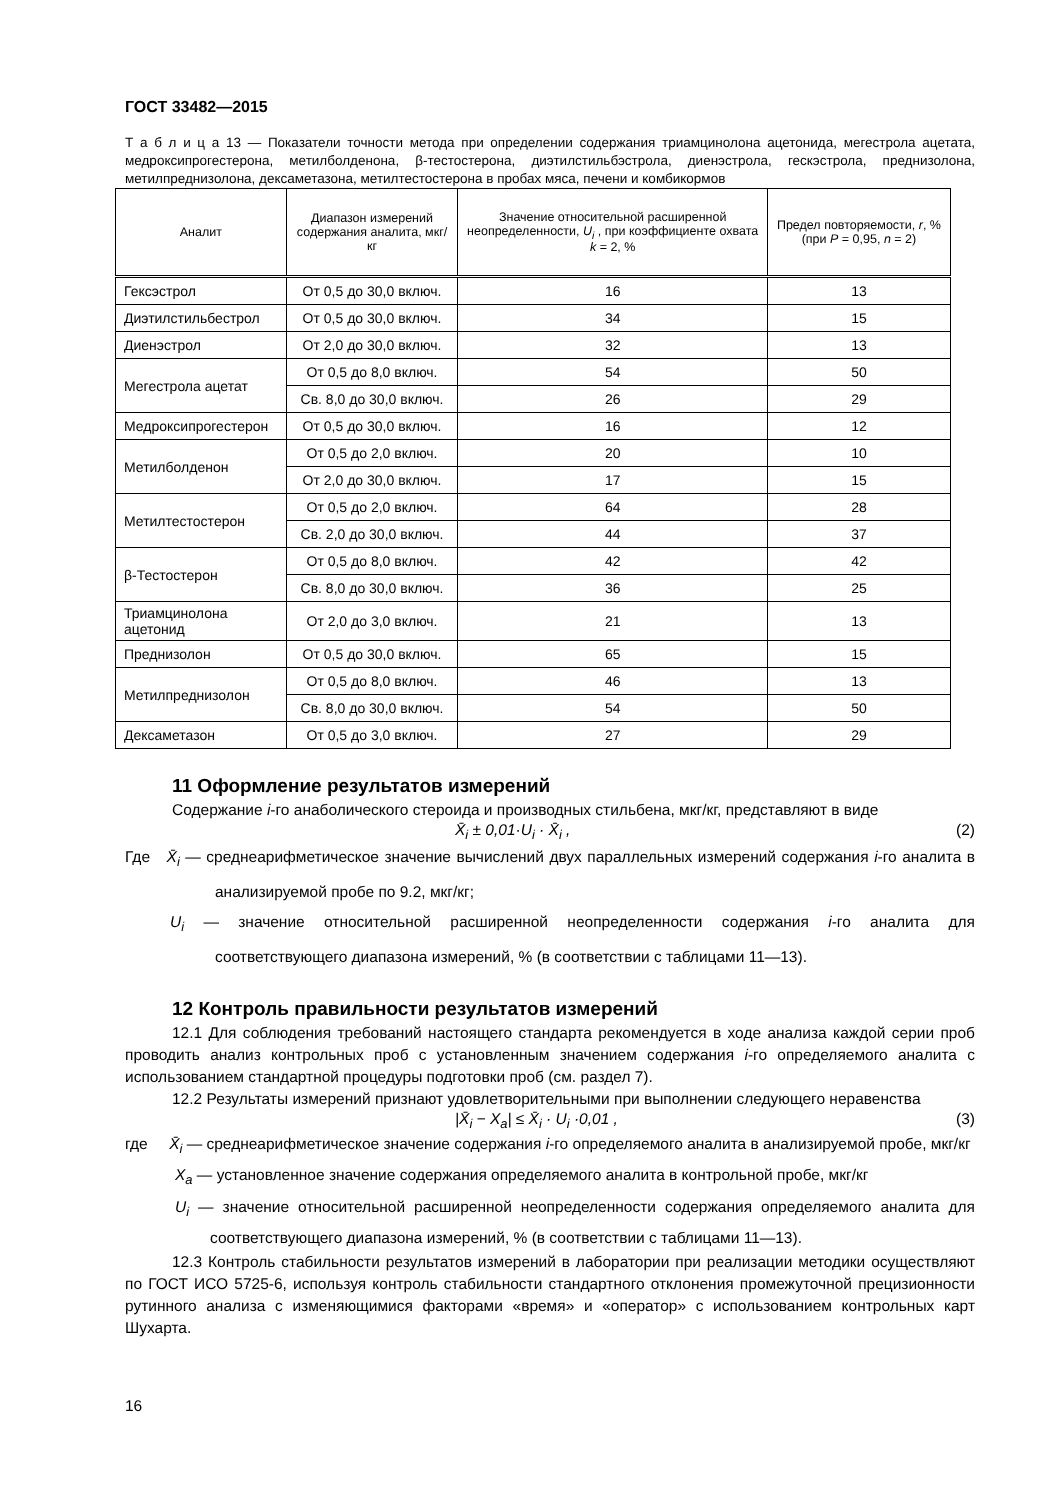ГОСТ 33482—2015
Т а б л и ц а 13 — Показатели точности метода при определении содержания триамцинолона ацетонида, мегестрола ацетата, медроксипрогестерона, метилболденона, β-тестостерона, диэтилстильбэстрола, диенэстрола, гескэстрола, преднизолона, метилпреднизолона, дексаметазона, метилтестостерона в пробах мяса, печени и комбикормов
| Аналит | Диапазон измерений содержания аналита, мкг/кг | Значение относительной расширенной неопределенности, U<sub>i</sub> , при коэффициенте охвата k = 2, % | Предел повторяемости, r , % (при P = 0,95, n = 2) |
| --- | --- | --- | --- |
| Гексэстрол | От 0,5 до 30,0 включ. | 16 | 13 |
| Диэтилстильбестрол | От 0,5 до 30,0 включ. | 34 | 15 |
| Диенэстрол | От 2,0 до 30,0 включ. | 32 | 13 |
| Мегестрола ацетат | От 0,5 до 8,0 включ. | 54 | 50 |
| | Св. 8,0 до 30,0 включ. | 26 | 29 |
| Медроксипрогестерон | От 0,5 до 30,0 включ. | 16 | 12 |
| Метилболденон | От 0,5 до 2,0 включ. | 20 | 10 |
| | От 2,0 до 30,0 включ. | 17 | 15 |
| Метилтестостерон | От 0,5 до 2,0 включ. | 64 | 28 |
| | Св. 2,0 до 30,0 включ. | 44 | 37 |
| β-Тестостерон | От 0,5 до 8,0 включ. | 42 | 42 |
| | Св. 8,0 до 30,0 включ. | 36 | 25 |
| Триамцинолона ацетонид | От 2,0 до 3,0 включ. | 21 | 13 |
| Преднизолон | От 0,5 до 30,0 включ. | 65 | 15 |
| Метилпреднизолон | От 0,5 до 8,0 включ. | 46 | 13 |
| | Св. 8,0 до 30,0 включ. | 54 | 50 |
| Дексаметазон | От 0,5 до 3,0 включ. | 27 | 29 |
11 Оформление результатов измерений
Содержание i-го анаболического стероида и производных стильбена, мкг/кг, представляют в виде
X̄<sub>i</sub> ± 0,01·U<sub>i</sub> · X̄<sub>i</sub> , (2)
Где X̄<sub>i</sub> — среднеарифметическое значение вычислений двух параллельных измерений содержания i-го аналита в анализируемой пробе по 9.2, мкг/кг;
U<sub>i</sub> — значение относительной расширенной неопределенности содержания i-го аналита для соответствующего диапазона измерений, % (в соответствии с таблицами 11—13).
12 Контроль правильности результатов измерений
12.1 Для соблюдения требований настоящего стандарта рекомендуется в ходе анализа каждой серии проб проводить анализ контрольных проб с установленным значением содержания i-го определяемого аналита с использованием стандартной процедуры подготовки проб (см. раздел 7).
12.2 Результаты измерений признают удовлетворительными при выполнении следующего неравенства
|X̄<sub>i</sub> − X<sub>a</sub>| ≤ X̄<sub>i</sub> · U<sub>i</sub> ·0,01 , (3)
где X̄<sub>i</sub> — среднеарифметическое значение содержания i-го определяемого аналита в анализируемой пробе, мкг/кг
X<sub>a</sub> — установленное значение содержания определяемого аналита в контрольной пробе, мкг/кг
U<sub>i</sub> — значение относительной расширенной неопределенности содержания определяемого аналита для соответствующего диапазона измерений, % (в соответствии с таблицами 11—13).
12.3 Контроль стабильности результатов измерений в лаборатории при реализации методики осуществляют по ГОСТ ИСО 5725-6, используя контроль стабильности стандартного отклонения промежуточной прецизионности рутинного анализа с изменяющимися факторами «время» и «оператор» с использованием контрольных карт Шухарта.
16